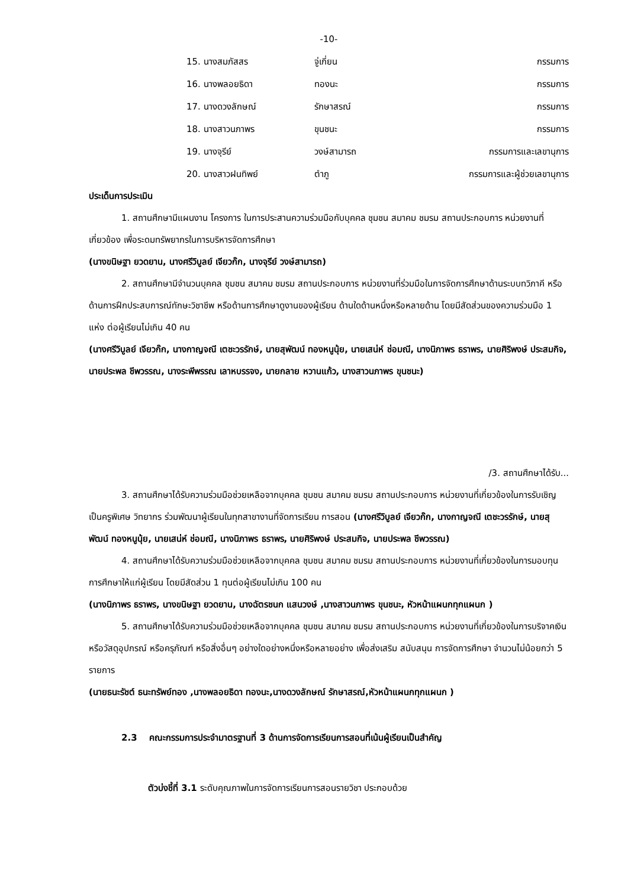-10-
| 15. นางสมภัสสร | จู่เกี่ยน | กรรมการ |
| 16. นางพลอยธิดา | ทองนะ | กรรมการ |
| 17. นางดวงลักษณ์ | รักษาสรณ์ | กรรมการ |
| 18. นางสาวนภาพร | ขุนชนะ | กรรมการ |
| 19. นางจุรีย์ | วงษ์สามารถ | กรรมการและเลขานุการ |
| 20. นางสาวฝนทิพย์ | ตำภู | กรรมการและผู้ช่วยเลขานุการ |
ประเด็นการประเมิน
1. สถานศึกษามีแผนงาน โครงการ ในการประสานความร่วมมือกับบุคคล ชุมชน สมาคม ชมรม สถานประกอบการ หน่วยงานที่เกี่ยวข้อง เพื่อระดมทรัพยากรในการบริหารจัดการศึกษา
(นางขนิษฐา ยวดยาน, นางศรีวิบูลย์ เจียวก๊ก, นางจุรีย์ วงษ์สามารถ)
2. สถานศึกษามีจำนวนบุคคล ชุมชน สมาคม ชมรม สถานประกอบการ หน่วยงานที่ร่วมมือในการจัดการศึกษาด้านระบบทวิภาคี หรือด้านการฝึกประสบการณ์ทักษะวิชาชีพ หรือด้านการศึกษาดูงานของผู้เรียน ด้านใดด้านหนึ่งหรือหลายด้าน โดยมีสัดส่วนของความร่วมมือ 1 แห่ง ต่อผู้เรียนไม่เกิน 40 คน
(นางศรีวิบูลย์ เจียวก๊ก, นางกาญจณี เตชะวรรักษ์, นายสุพัฒน์ ทองหนูนุ้ย, นายเสน่ห์ ช่อมณี, นางนิภาพร ธราพร, นายศิริพงษ์ ประสมกิจ, นายประพล ชีพวรรณ, นางระพีพรรณ เลาหบรรจง, นายกลาย หวานแก้ว, นางสาวนภาพร ขุนชนะ)
/3. สถานศึกษาได้รับ...
3. สถานศึกษาได้รับความร่วมมือช่วยเหลือจากบุคคล ชุมชน สมาคม ชมรม สถานประกอบการ หน่วยงานที่เกี่ยวข้องในการรับเชิญเป็นครูพิเศษ วิทยากร ร่วมพัฒนาผู้เรียนในทุกสาขางานที่จัดการเรียน การสอน (นางศรีวิบูลย์ เจียวก๊ก, นางกาญจณี เตชะวรรักษ์, นายสุพัฒน์ ทองหนูนุ้ย, นายเสน่ห์ ช่อมณี, นางนิภาพร ธราพร, นายศิริพงษ์ ประสมกิจ, นายประพล ชีพวรรณ)
4. สถานศึกษาได้รับความร่วมมือช่วยเหลือจากบุคคล ชุมชน สมาคม ชมรม สถานประกอบการ หน่วยงานที่เกี่ยวข้องในการมอบทุนการศึกษาให้แก่ผู้เรียน โดยมีสัดส่วน 1 ทุนต่อผู้เรียนไม่เกิน 100 คน
(นางนิภาพร ธราพร, นางขนิษฐา ยวดยาน, นางฉัตรชนก แสนวงษ์ ,นางสาวนภาพร ขุนชนะ, หัวหน้าแผนกทุกแผนก )
5. สถานศึกษาได้รับความร่วมมือช่วยเหลือจากบุคคล ชุมชน สมาคม ชมรม สถานประกอบการ หน่วยงานที่เกี่ยวข้องในการบริจาคเงิน หรือวัสดุอุปกรณ์ หรือครุภัณฑ์ หรือสิ่งอื่นๆ อย่างใดอย่างหนึ่งหรือหลายอย่าง เพื่อส่งเสริม สนับสนุน การจัดการศึกษา จำนวนไม่น้อยกว่า 5 รายการ
(นายธนะรัชต์ ธนะทรัพย์ทอง ,นางพลอยธิดา ทองนะ,นางดวงลักษณ์ รักษาสรณ์,หัวหน้าแผนกทุกแผนก )
2.3 คณะกรรมการประจำมาตรฐานที่ 3 ด้านการจัดการเรียนการสอนที่เน้นผู้เรียนเป็นสำคัญ
ตัวบ่งชี้ที่ 3.1 ระดับคุณภาพในการจัดการเรียนการสอนรายวิชา ประกอบด้วย